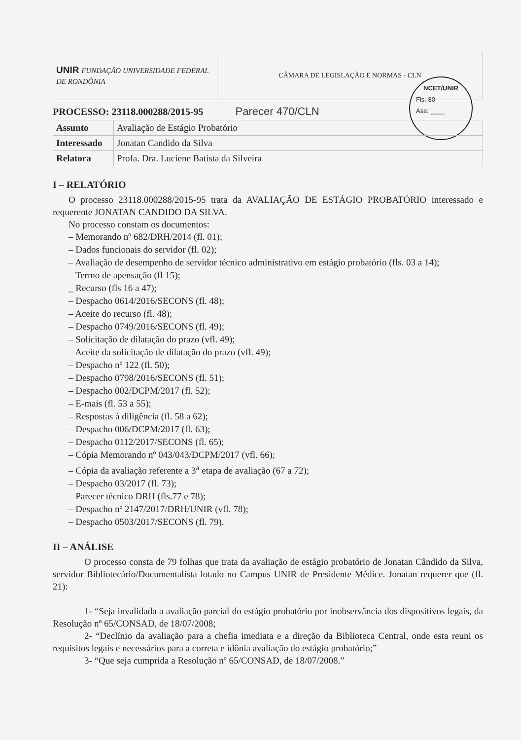NCET/UNIR
Fls. 80
Ass: ____
| UNIR FUNDAÇÃO UNIVERSIDADE FEDERAL DE RONDÔNIA | CÂMARA DE LEGISLAÇÃO E NORMAS - CLN |
PROCESSO: 23118.000288/2015-95 Parecer 470/CLN
| Assunto | Avaliação de Estágio Probatório |
| Interessado | Jonatan Candido da Silva |
| Relatora | Profa. Dra. Luciene Batista da Silveira |
I – RELATÓRIO
O processo 23118.000288/2015-95 trata da AVALIAÇÃO DE ESTÁGIO PROBATÓRIO interessado e requerente JONATAN CANDIDO DA SILVA.
No processo constam os documentos:
– Memorando nº 682/DRH/2014 (fl. 01);
– Dados funcionais do servidor (fl. 02);
– Avaliação de desempenho de servidor técnico administrativo em estágio probatório (fls. 03 a 14);
– Termo de apensação (fl 15);
_ Recurso (fls 16 a 47);
– Despacho 0614/2016/SECONS (fl. 48);
– Aceite do recurso (fl. 48);
– Despacho 0749/2016/SECONS (fl. 49);
– Solicitação de dilatação do prazo (vfl. 49);
– Aceite da solicitação de dilatação do prazo (vfl. 49);
– Despacho nº 122 (fl. 50);
– Despacho 0798/2016/SECONS (fl. 51);
– Despacho 002/DCPM/2017 (fl. 52);
– E-mais (fl. 53 a 55);
– Respostas à diligência (fl. 58 a 62);
– Despacho 006/DCPM/2017 (fl. 63);
– Despacho 0112/2017/SECONS (fl. 65);
– Cópia Memorando nº 043/043/DCPM/2017 (vfl. 66);
– Cópia da avaliação referente a 3<sup>a</sup> etapa de avaliação (67 a 72);
– Despacho 03/2017 (fl. 73);
– Parecer técnico DRH (fls.77 e 78);
– Despacho nº 2147/2017/DRH/UNIR (vfl. 78);
– Despacho 0503/2017/SECONS (fl. 79).
II – ANÁLISE
O processo consta de 79 folhas que trata da avaliação de estágio probatório de Jonatan Cândido da Silva, servidor Bibliotecário/Documentalista lotado no Campus UNIR de Presidente Médice. Jonatan requerer que (fl. 21):
1- “Seja invalidada a avaliação parcial do estágio probatório por inobservância dos dispositivos legais, da Resolução nº 65/CONSAD, de 18/07/2008;
2- “Declínio da avaliação para a chefia imediata e a direção da Biblioteca Central, onde esta reuni os requisitos legais e necessários para a correta e idônia avaliação do estágio probatório;”
3- “Que seja cumprida a Resolução nº 65/CONSAD, de 18/07/2008.”